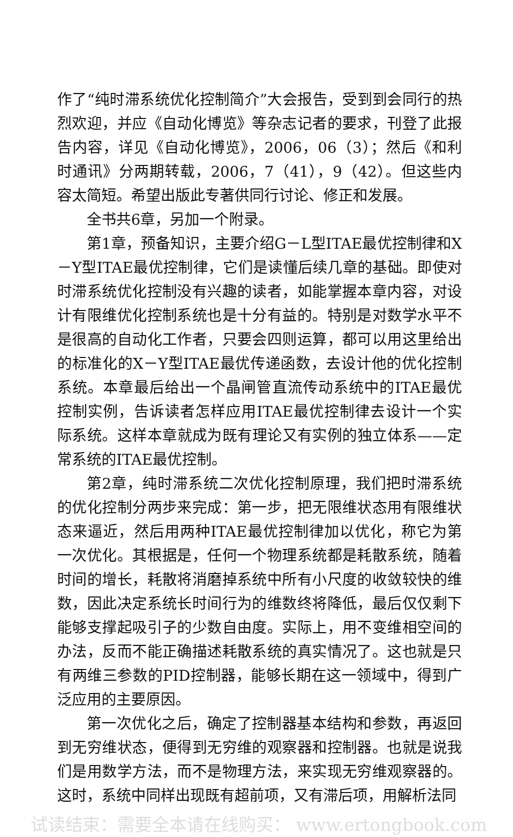作了“纯时滞系统优化控制简介”大会报告，受到到会同行的热烈欢迎，并应《自动化博览》等杂志记者的要求，刊登了此报告内容，详见《自动化博览》，2006，06（3）；然后《和利时通讯》分两期转载，2006，7（41），9（42）。但这些内容太简短。希望出版此专著供同行讨论、修正和发展。
全书共6章，另加一个附录。
第1章，预备知识，主要介绍G－L型ITAE最优控制律和X－Y型ITAE最优控制律，它们是读懂后续几章的基础。即使对时滞系统优化控制没有兴趣的读者，如能掌握本章内容，对设计有限维优化控制系统也是十分有益的。特别是对数学水平不是很高的自动化工作者，只要会四则运算，都可以用这里给出的标准化的X－Y型ITAE最优传递函数，去设计他的优化控制系统。本章最后给出一个晶闸管直流传动系统中的ITAE最优控制实例，告诉读者怎样应用ITAE最优控制律去设计一个实际系统。这样本章就成为既有理论又有实例的独立体系——定常系统的ITAE最优控制。
第2章，纯时滞系统二次优化控制原理，我们把时滞系统的优化控制分两步来完成：第一步，把无限维状态用有限维状态来逼近，然后用两种ITAE最优控制律加以优化，称它为第一次优化。其根据是，任何一个物理系统都是耗散系统，随着时间的增长，耗散将消磨掉系统中所有小尺度的收敛较快的维数，因此决定系统长时间行为的维数终将降低，最后仅仅剩下能够支撑起吸引子的少数自由度。实际上，用不变维相空间的办法，反而不能正确描述耗散系统的真实情况了。这也就是只有两维三参数的PID控制器，能够长期在这一领域中，得到广泛应用的主要原因。
第一次优化之后，确定了控制器基本结构和参数，再返回到无穷维状态，便得到无穷维的观察器和控制器。也就是说我们是用数学方法，而不是物理方法，来实现无穷维观察器的。这时，系统中同样出现既有超前项，又有滞后项，用解析法同
试读结束：需要全本请在线购买： www.ertongbook.com